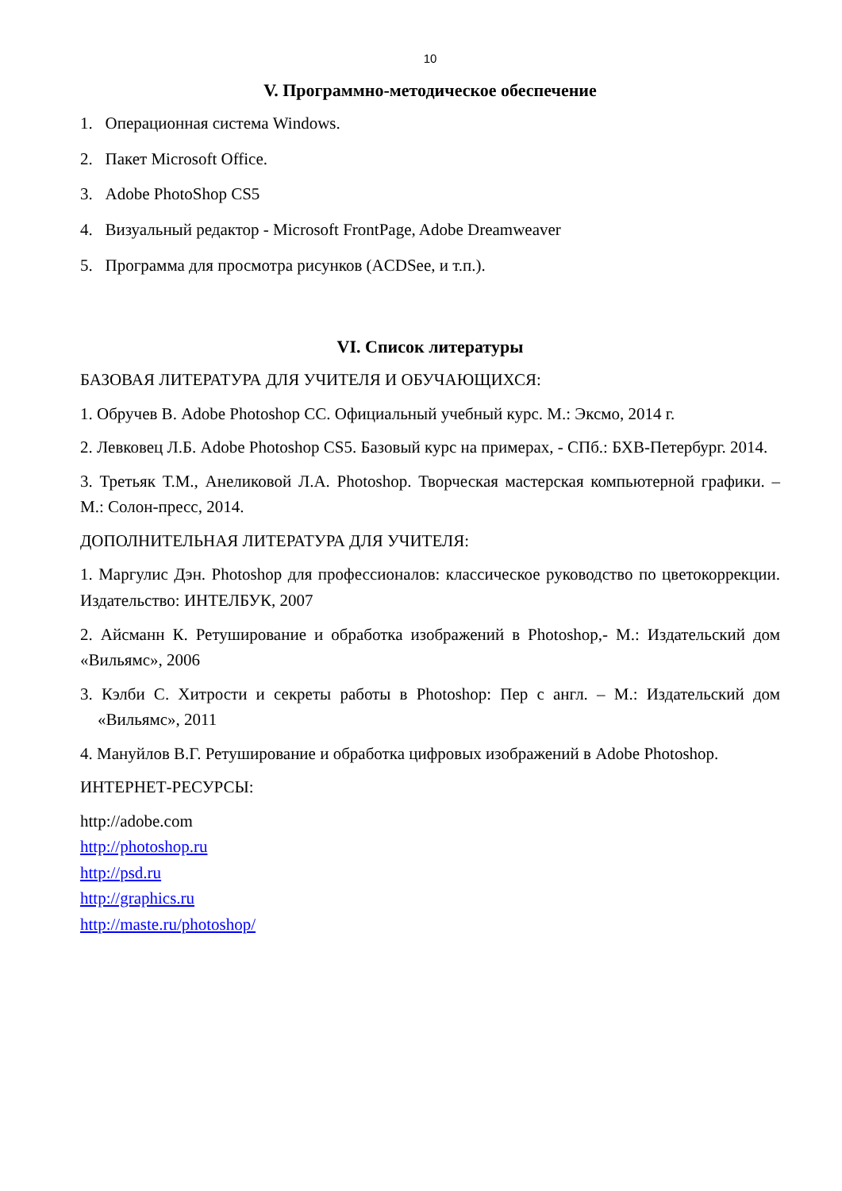10
V. Программно-методическое обеспечение
1. Операционная система Windows.
2. Пакет Microsoft Office.
3. Adobe PhotoShop CS5
4. Визуальный редактор - Microsoft FrontPage, Adobe Dreamweaver
5. Программа для просмотра рисунков (ACDSee, и т.п.).
VI. Список литературы
БАЗОВАЯ ЛИТЕРАТУРА ДЛЯ УЧИТЕЛЯ И ОБУЧАЮЩИХСЯ:
1. Обручев В. Adobe Photoshop CC. Официальный учебный курс. М.: Эксмо, 2014 г.
2. Левковец Л.Б. Adobe Photoshop CS5. Базовый курс на примерах, - СПб.: БХВ-Петербург. 2014.
3. Третьяк Т.М., Анеликовой Л.А. Photoshop. Творческая мастерская компьютерной графики. – М.: Солон-пресс, 2014.
ДОПОЛНИТЕЛЬНАЯ ЛИТЕРАТУРА ДЛЯ УЧИТЕЛЯ:
1. Маргулис Дэн. Photoshop для профессионалов: классическое руководство по цветокоррекции. Издательство: ИНТЕЛБУК, 2007
2. Айсманн К. Ретуширование и обработка изображений в Photoshop,- М.: Издательский дом «Вильямс», 2006
3. Кэлби С. Хитрости и секреты работы в Photoshop: Пер с англ. – М.: Издательский дом «Вильямс», 2011
4. Мануйлов В.Г. Ретуширование и обработка цифровых изображений в Adobe Photoshop.
ИНТЕРНЕТ-РЕСУРСЫ:
http://adobe.com
http://photoshop.ru
http://psd.ru
http://graphics.ru
http://maste.ru/photoshop/